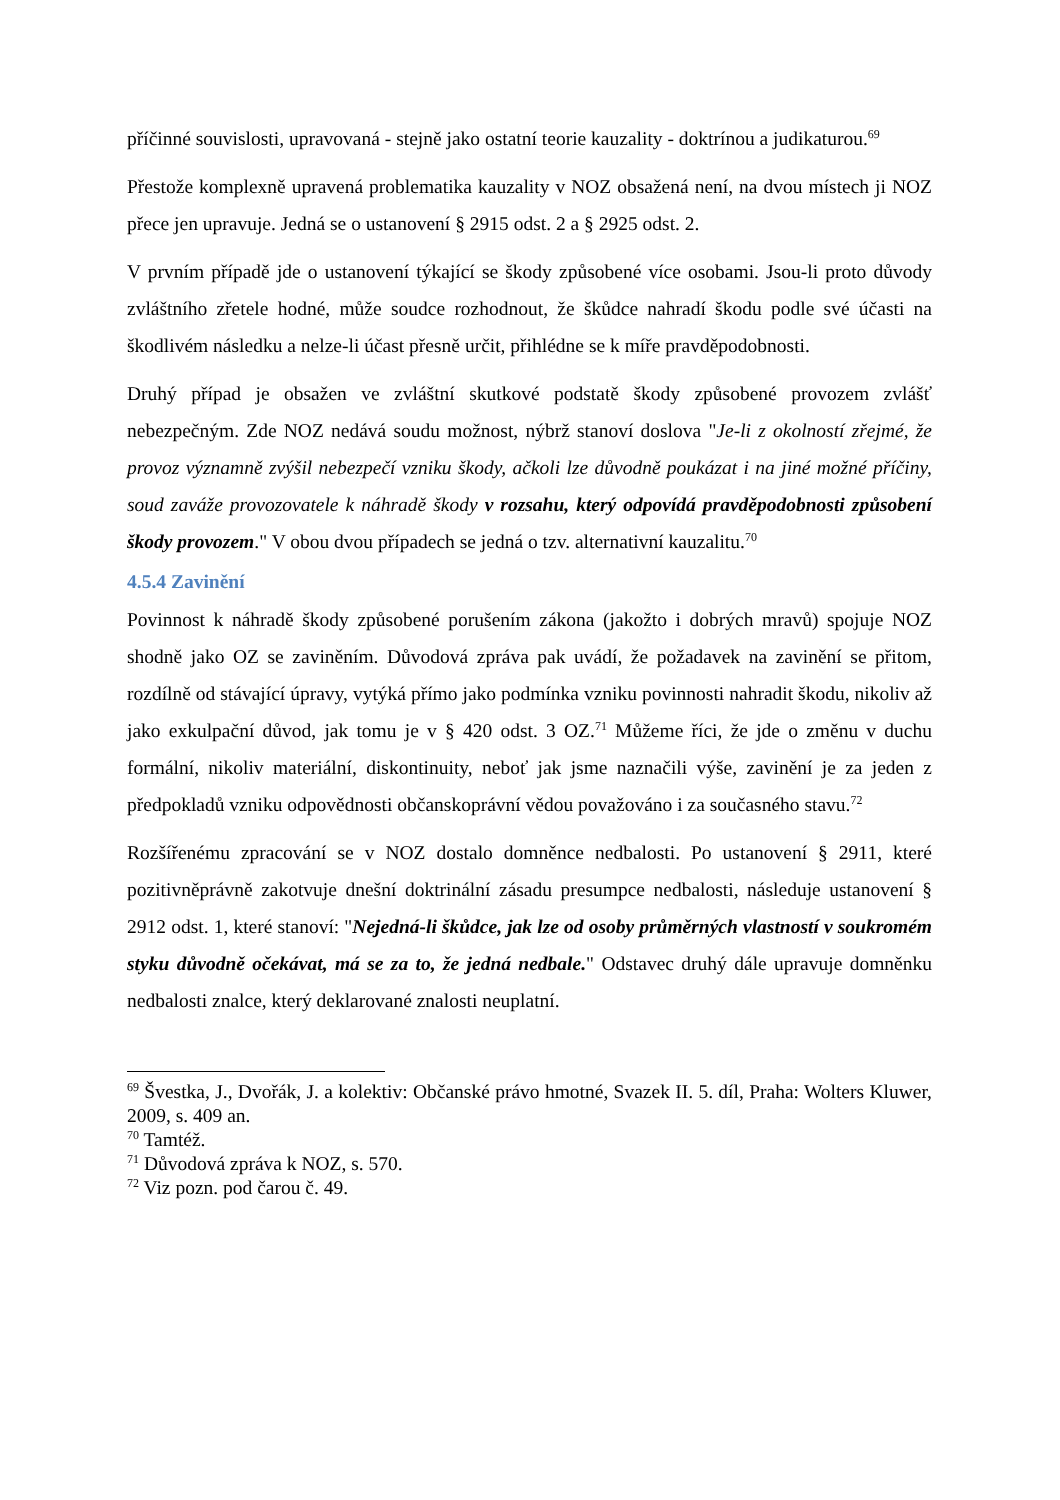příčinné souvislosti, upravovaná - stejně jako ostatní teorie kauzality - doktrínou a judikaturou.<sup>69</sup>
Přestože komplexně upravená problematika kauzality v NOZ obsažená není, na dvou místech ji NOZ přece jen upravuje. Jedná se o ustanovení § 2915 odst. 2 a § 2925 odst. 2.
V prvním případě jde o ustanovení týkající se škody způsobené více osobami. Jsou-li proto důvody zvláštního zřetele hodné, může soudce rozhodnout, že škůdce nahradí škodu podle své účasti na škodlivém následku a nelze-li účast přesně určit, přihlédne se k míře pravděpodobnosti.
Druhý případ je obsažen ve zvláštní skutkové podstatě škody způsobené provozem zvlášť nebezpečným. Zde NOZ nedává soudu možnost, nýbrž stanoví doslova "Je-li z okolností zřejmé, že provoz významně zvýšil nebezpečí vzniku škody, ačkoli lze důvodně poukázat i na jiné možné příčiny, soud zaváže provozovatele k náhradě škody v rozsahu, který odpovídá pravděpodobnosti způsobení škody provozem." V obou dvou případech se jedná o tzv. alternativní kauzalitu.<sup>70</sup>
4.5.4 Zavinění
Povinnost k náhradě škody způsobené porušením zákona (jakožto i dobrých mravů) spojuje NOZ shodně jako OZ se zaviněním. Důvodová zpráva pak uvádí, že požadavek na zavinění se přitom, rozdílně od stávající úpravy, vytýká přímo jako podmínka vzniku povinnosti nahradit škodu, nikoliv až jako exkulpační důvod, jak tomu je v § 420 odst. 3 OZ.<sup>71</sup> Můžeme říci, že jde o změnu v duchu formální, nikoliv materiální, diskontinuity, neboť jak jsme naznačili výše, zavinění je za jeden z předpokladů vzniku odpovědnosti občanskoprávní vědou považováno i za současného stavu.<sup>72</sup>
Rozšířenému zpracování se v NOZ dostalo domněnce nedbalosti. Po ustanovení § 2911, které pozitivněprávně zakotvuje dnešní doktrinální zásadu presumpce nedbalosti, následuje ustanovení § 2912 odst. 1, které stanoví: "Nejedná-li škůdce, jak lze od osoby průměrných vlastností v soukromém styku důvodně očekávat, má se za to, že jedná nedbale." Odstavec druhý dále upravuje domněnku nedbalosti znalce, který deklarované znalosti neuplatní.
<sup>69</sup> Švestka, J., Dvořák, J. a kolektiv: Občanské právo hmotné, Svazek II. 5. díl, Praha: Wolters Kluwer, 2009, s. 409 an.
<sup>70</sup> Tamtéž.
<sup>71</sup> Důvodová zpráva k NOZ, s. 570.
<sup>72</sup> Viz pozn. pod čarou č. 49.